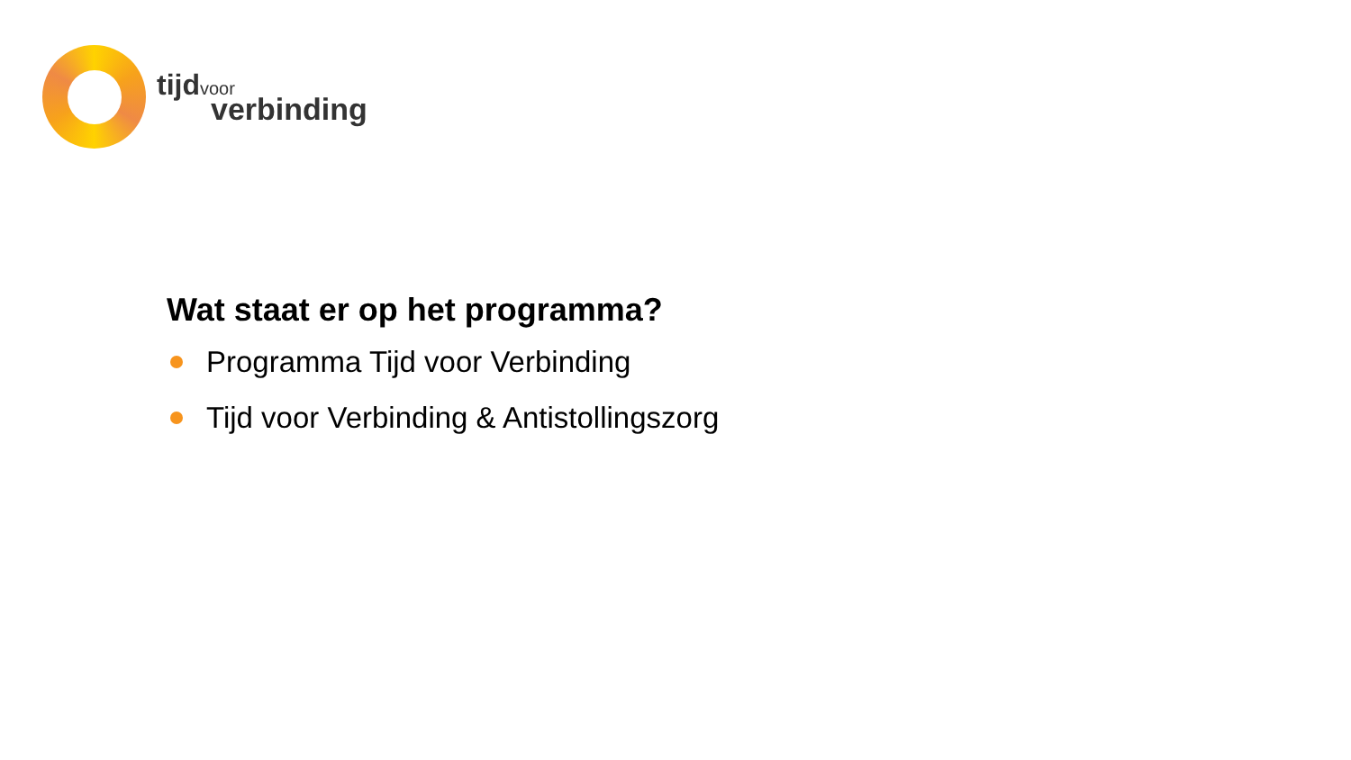tijd voor
verbinding
Wat staat er op het programma?
Programma Tijd voor Verbinding
Tijd voor Verbinding & Antistollingszorg